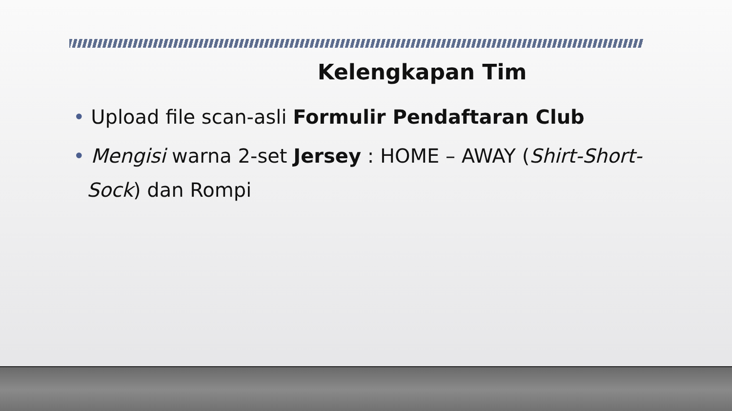Kelengkapan Tim
• Upload file scan-asli Formulir Pendaftaran Club
• Mengisi warna 2-set Jersey : HOME – AWAY (Shirt-Short-Sock) dan Rompi